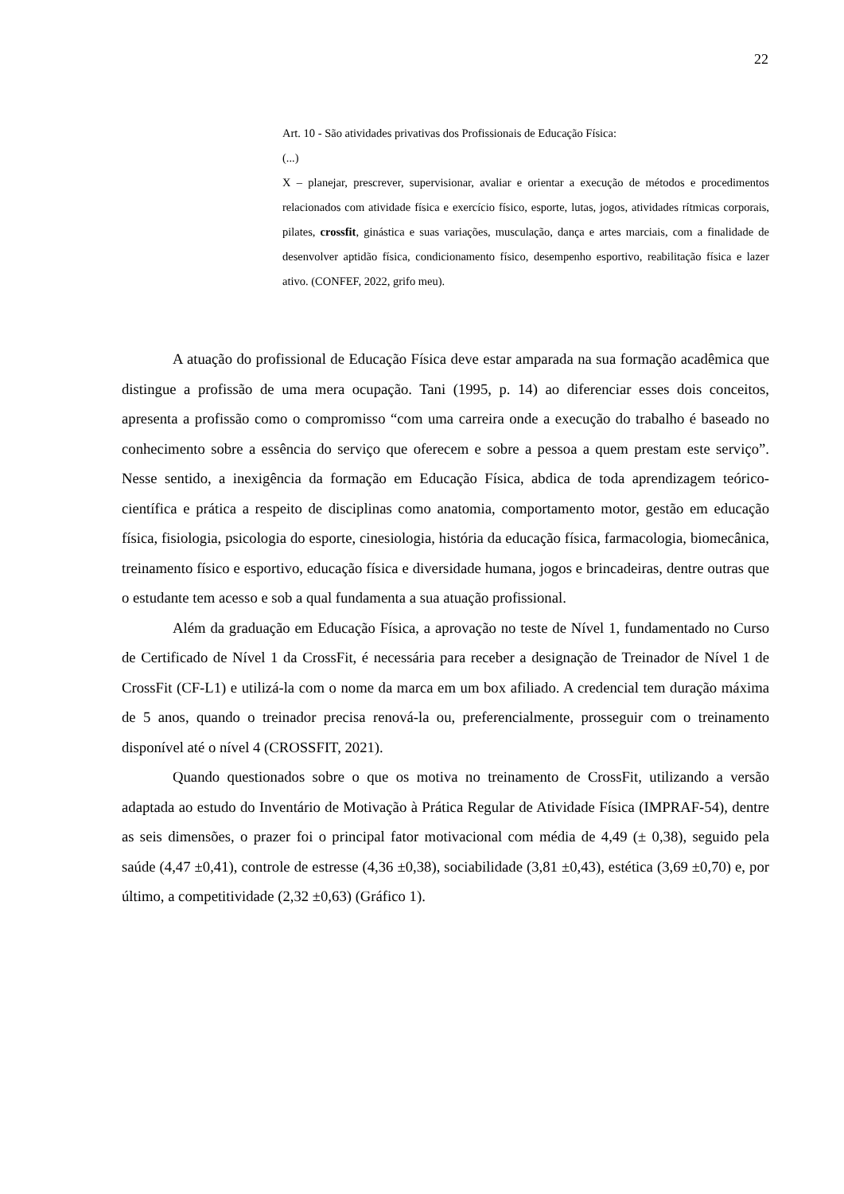22
Art. 10 - São atividades privativas dos Profissionais de Educação Física:
(...)
X – planejar, prescrever, supervisionar, avaliar e orientar a execução de métodos e procedimentos relacionados com atividade física e exercício físico, esporte, lutas, jogos, atividades rítmicas corporais, pilates, crossfit, ginástica e suas variações, musculação, dança e artes marciais, com a finalidade de desenvolver aptidão física, condicionamento físico, desempenho esportivo, reabilitação física e lazer ativo. (CONFEF, 2022, grifo meu).
A atuação do profissional de Educação Física deve estar amparada na sua formação acadêmica que distingue a profissão de uma mera ocupação. Tani (1995, p. 14) ao diferenciar esses dois conceitos, apresenta a profissão como o compromisso “com uma carreira onde a execução do trabalho é baseado no conhecimento sobre a essência do serviço que oferecem e sobre a pessoa a quem prestam este serviço”. Nesse sentido, a inexigência da formação em Educação Física, abdica de toda aprendizagem teórico-científica e prática a respeito de disciplinas como anatomia, comportamento motor, gestão em educação física, fisiologia, psicologia do esporte, cinesiologia, história da educação física, farmacologia, biomecânica, treinamento físico e esportivo, educação física e diversidade humana, jogos e brincadeiras, dentre outras que o estudante tem acesso e sob a qual fundamenta a sua atuação profissional.
Além da graduação em Educação Física, a aprovação no teste de Nível 1, fundamentado no Curso de Certificado de Nível 1 da CrossFit, é necessária para receber a designação de Treinador de Nível 1 de CrossFit (CF-L1) e utilizá-la com o nome da marca em um box afiliado. A credencial tem duração máxima de 5 anos, quando o treinador precisa renová-la ou, preferencialmente, prosseguir com o treinamento disponível até o nível 4 (CROSSFIT, 2021).
Quando questionados sobre o que os motiva no treinamento de CrossFit, utilizando a versão adaptada ao estudo do Inventário de Motivação à Prática Regular de Atividade Física (IMPRAF-54), dentre as seis dimensões, o prazer foi o principal fator motivacional com média de 4,49 (± 0,38), seguido pela saúde (4,47 ±0,41), controle de estresse (4,36 ±0,38), sociabilidade (3,81 ±0,43), estética (3,69 ±0,70) e, por último, a competitividade (2,32 ±0,63) (Gráfico 1).